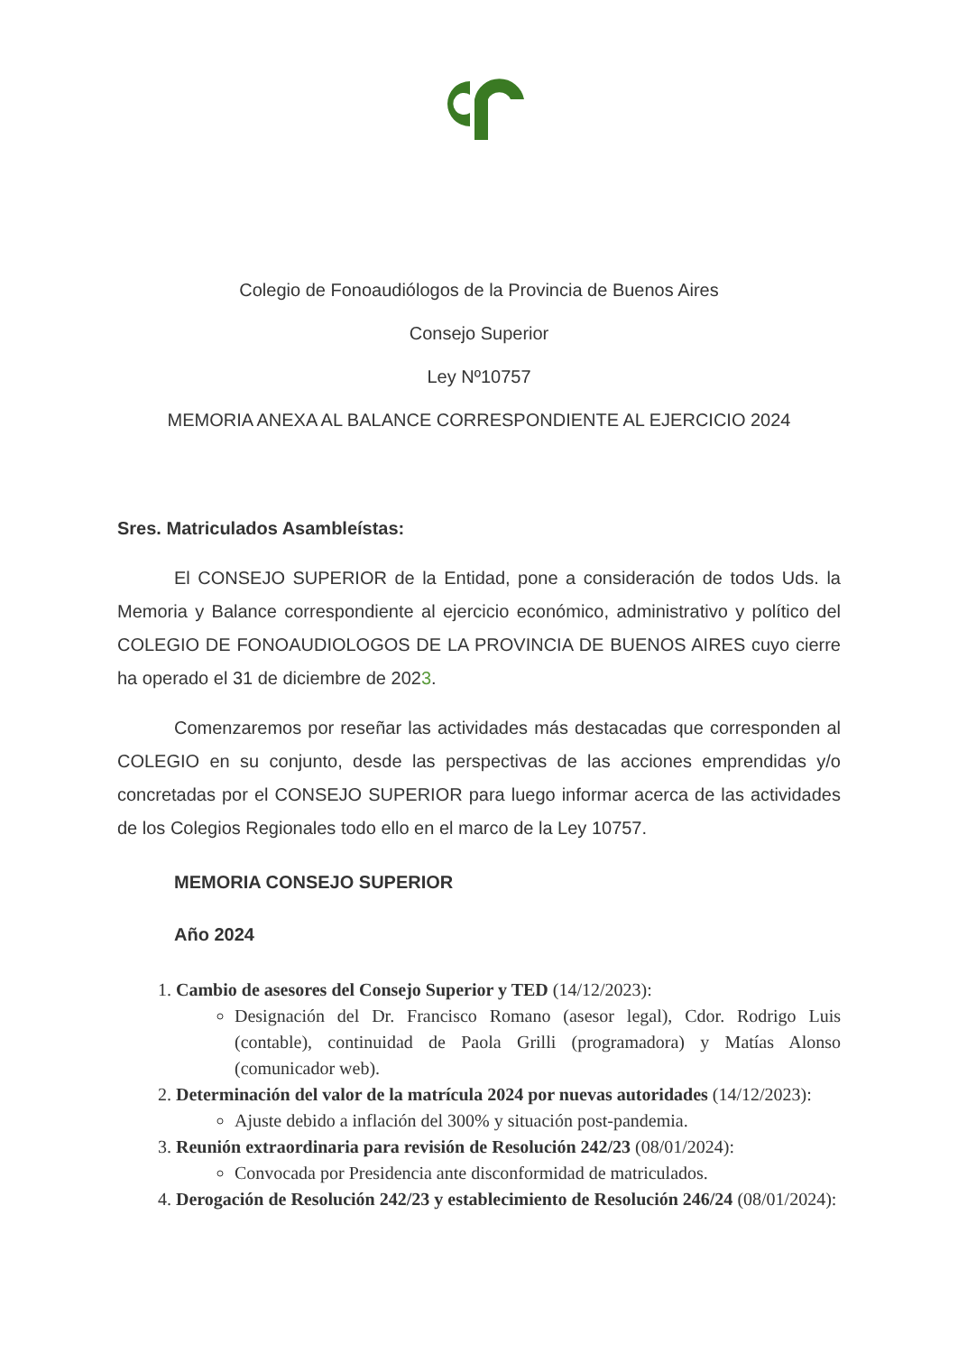Colegio de Fonoaudiólogos de la Provincia de Buenos Aires
Consejo Superior
Ley Nº10757
MEMORIA ANEXA AL BALANCE CORRESPONDIENTE AL EJERCICIO 2024
Sres. Matriculados Asambleístas:
El CONSEJO SUPERIOR de la Entidad, pone a consideración de todos Uds. la Memoria y Balance correspondiente al ejercicio económico, administrativo y político del COLEGIO DE FONOAUDIOLOGOS DE LA PROVINCIA DE BUENOS AIRES cuyo cierre ha operado el 31 de diciembre de 2023.
Comenzaremos por reseñar las actividades más destacadas que corresponden al COLEGIO en su conjunto, desde las perspectivas de las acciones emprendidas y/o concretadas por el CONSEJO SUPERIOR para luego informar acerca de las actividades de los Colegios Regionales todo ello en el marco de la Ley 10757.
MEMORIA CONSEJO SUPERIOR
Año 2024
1. Cambio de asesores del Consejo Superior y TED (14/12/2023):
Designación del Dr. Francisco Romano (asesor legal), Cdor. Rodrigo Luis (contable), continuidad de Paola Grilli (programadora) y Matías Alonso (comunicador web).
2. Determinación del valor de la matrícula 2024 por nuevas autoridades (14/12/2023):
Ajuste debido a inflación del 300% y situación post-pandemia.
3. Reunión extraordinaria para revisión de Resolución 242/23 (08/01/2024):
Convocada por Presidencia ante disconformidad de matriculados.
4. Derogación de Resolución 242/23 y establecimiento de Resolución 246/24 (08/01/2024):